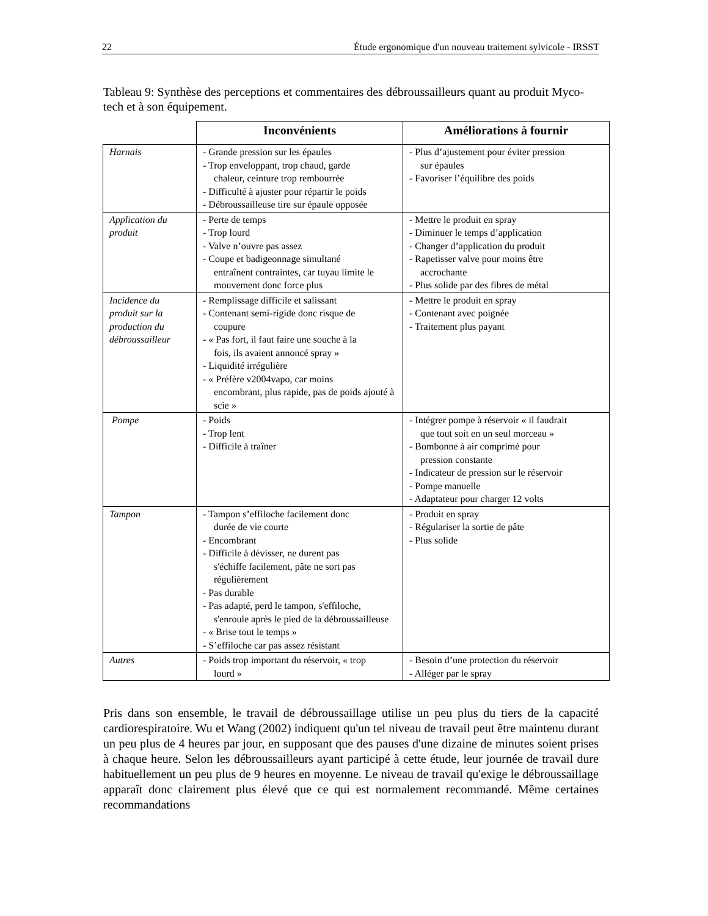22 Étude ergonomique d'un nouveau traitement sylvicole - IRSST
Tableau 9: Synthèse des perceptions et commentaires des débroussailleurs quant au produit Myco-tech et à son équipement.
| | Inconvénients | Améliorations à fournir |
| --- | --- | --- |
| Harnais | - Grande pression sur les épaules - Trop enveloppant, trop chaud, garde chaleur, ceinture trop rembourrée - Difficulté à ajuster pour répartir le poids - Débroussailleuse tire sur épaule opposée | - Plus d’ajustement pour éviter pression sur épaules - Favoriser l’équilibre des poids |
| Application du produit | - Perte de temps - Trop lourd - Valve n’ouvre pas assez - Coupe et badigeonnage simultané entraînent contraintes, car tuyau limite le mouvement donc force plus | - Mettre le produit en spray - Diminuer le temps d’application - Changer d’application du produit - Rapetisser valve pour moins être accrochante - Plus solide par des fibres de métal |
| Incidence du produit sur la production du débroussailleur | - Remplissage difficile et salissant - Contenant semi-rigide donc risque de coupure - « Pas fort, il faut faire une souche à la fois, ils avaient annoncé spray » - Liquidité irrégulière - « Préfère v2004vapo, car moins encombrant, plus rapide, pas de poids ajouté à scie » | - Mettre le produit en spray - Contenant avec poignée - Traitement plus payant |
| Pompe | - Poids - Trop lent - Difficile à traîner | - Intégrer pompe à réservoir « il faudrait que tout soit en un seul morceau » - Bombonne à air comprimé pour pression constante - Indicateur de pression sur le réservoir - Pompe manuelle - Adaptateur pour charger 12 volts |
| Tampon | - Tampon s’effiloche facilement donc durée de vie courte - Encombrant - Difficile à dévisser, ne durent pas s'échiffe facilement, pâte ne sort pas régulièrement - Pas durable - Pas adapté, perd le tampon, s'effiloche, s'enroule après le pied de la débroussailleuse - « Brise tout le temps » - S’effiloche car pas assez résistant | - Produit en spray - Régulariser la sortie de pâte - Plus solide |
| Autres | - Poids trop important du réservoir, « trop lourd » | - Besoin d’une protection du réservoir - Alléger par le spray |
Pris dans son ensemble, le travail de débroussaillage utilise un peu plus du tiers de la capacité cardiorespiratoire. Wu et Wang (2002) indiquent qu'un tel niveau de travail peut être maintenu durant un peu plus de 4 heures par jour, en supposant que des pauses d'une dizaine de minutes soient prises à chaque heure. Selon les débroussailleurs ayant participé à cette étude, leur journée de travail dure habituellement un peu plus de 9 heures en moyenne. Le niveau de travail qu'exige le débroussaillage apparaît donc clairement plus élevé que ce qui est normalement recommandé. Même certaines recommandations